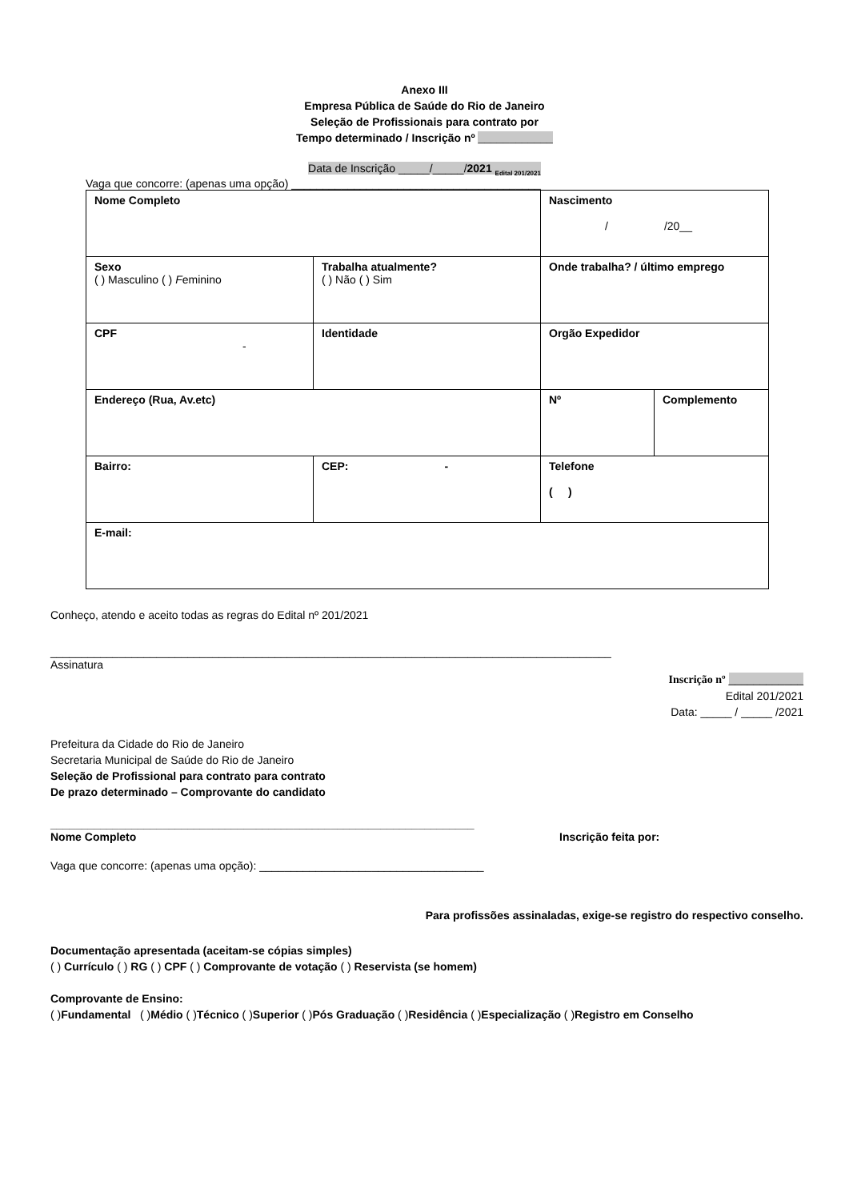Anexo III
Empresa Pública de Saúde do Rio de Janeiro
Seleção de Profissionais para contrato por
Tempo determinado / Inscrição nº ____________
Data de Inscrição _____/_____/2021 <sub>Edital 201/2021</sub>
Vaga que concorre: (apenas uma opção) ________________________________________
| Nome Completo | | Nascimento / /20__ | |
| Sexo ( ) Masculino ( ) F eminino | Trabalha atualmente? ( ) Não ( ) Sim | Onde trabalha? / último emprego | |
| CPF - | Identidade | Orgão Expedidor | |
| Endereço (Rua, Av.etc) | | Nº | Complemento |
| Bairro: | CEP: - | Telefone ( ) | |
| E-mail: | | | |
Conheço, atendo e aceito todas as regras do Edital nº 201/2021
__________________________________________________________________________________________
Assinatura
Inscrição nº ____________
Edital 201/2021
Data: _____ / _____ /2021
Prefeitura da Cidade do Rio de Janeiro
Secretaria Municipal de Saúde do Rio de Janeiro
Seleção de Profissional para contrato para contrato
De prazo determinado – Comprovante do candidato
____________________________________________________________________
Nome Completo Inscrição feita por:
Vaga que concorre: (apenas uma opção): ____________________________________
Para profissões assinaladas, exige-se registro do respectivo conselho.
Documentação apresentada (aceitam-se cópias simples)
( ) Currículo ( ) RG ( ) CPF ( ) Comprovante de votação ( ) Reservista (se homem)
Comprovante de Ensino:
( )Fundamental ( )Médio ( )Técnico ( )Superior ( )Pós Graduação ( )Residência ( )Especialização ( )Registro em Conselho